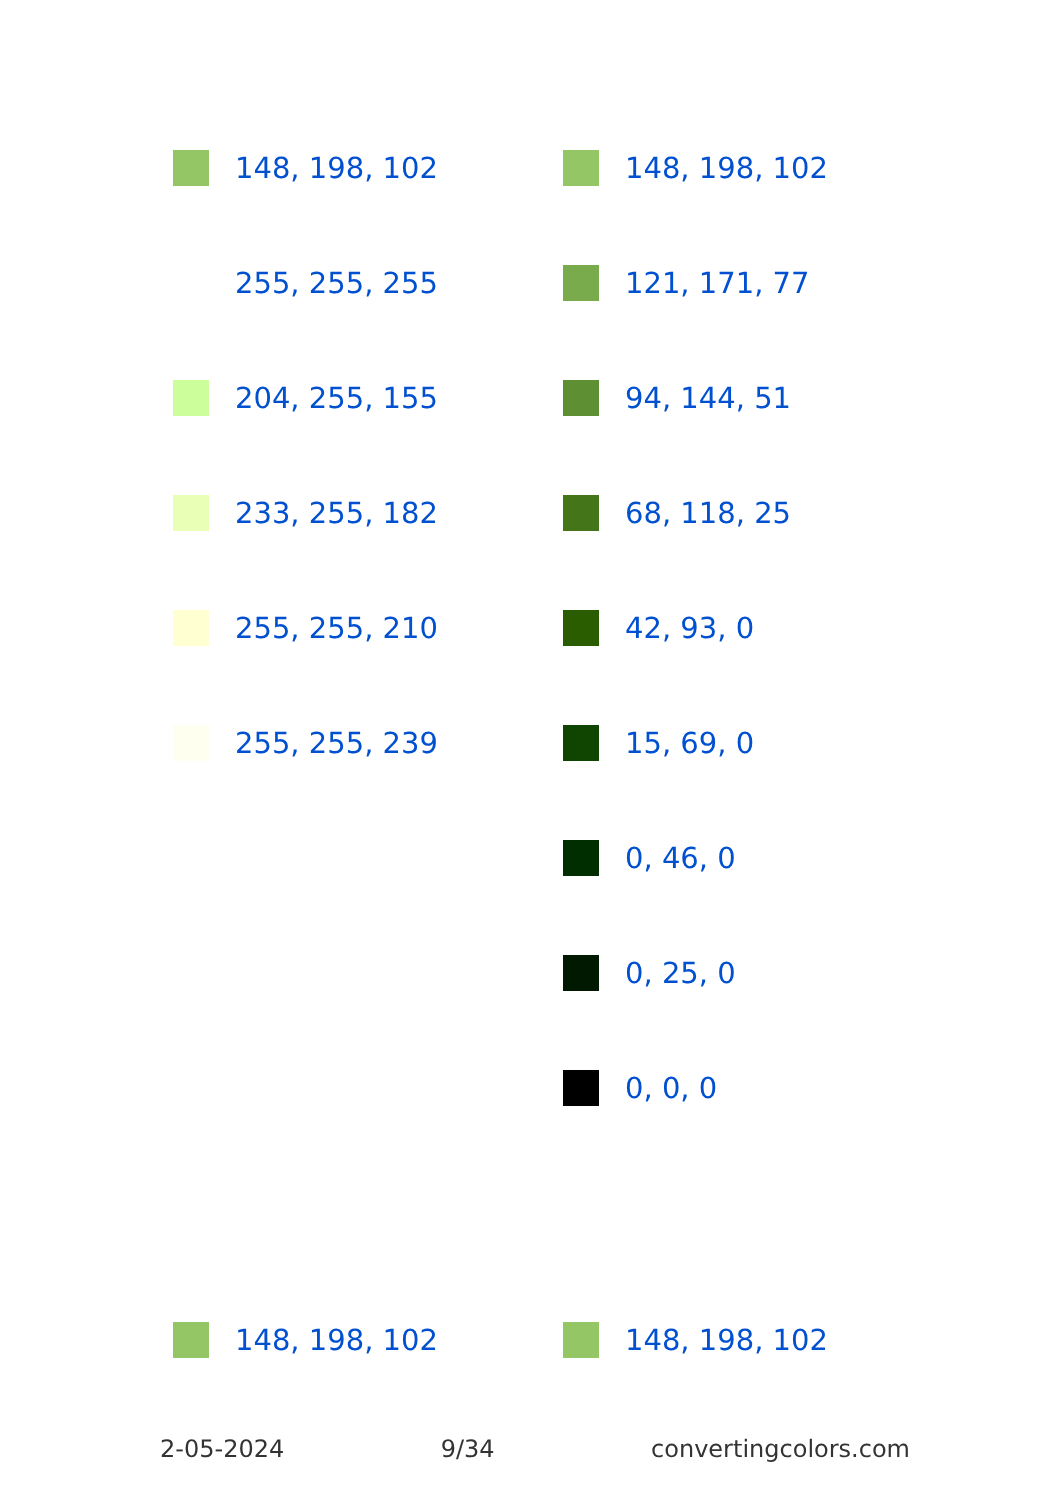148, 198, 102
255, 255, 255
204, 255, 155
233, 255, 182
255, 255, 210
255, 255, 239
148, 198, 102
121, 171, 77
94, 144, 51
68, 118, 25
42, 93, 0
15, 69, 0
0, 46, 0
0, 25, 0
0, 0, 0
148, 198, 102 148, 198, 102
2-05-2024 9/34 convertingcolors.com